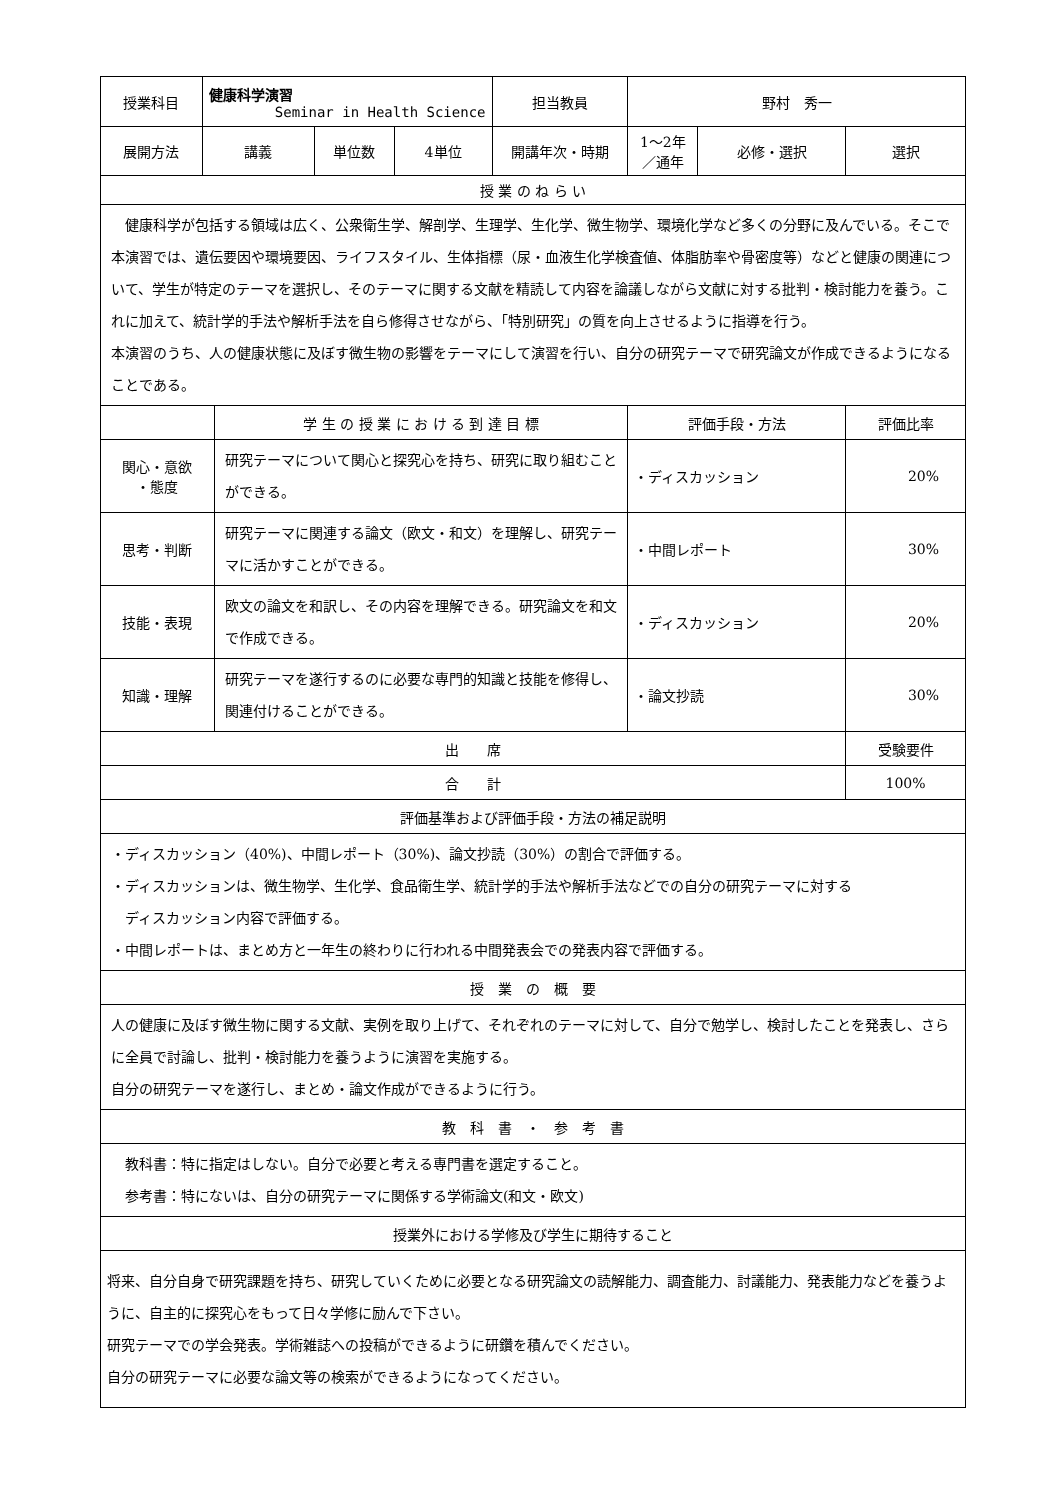| 授業科目 | 健康科学演習 Seminar in Health Science | | | | 担当教員 | 野村 秀一 | | |
| 展開方法 | 講義 | | 単位数 | 4単位 | 開講年次・時期 | 1～2年／通年 | 必修・選択 | 選択 |
| 授 業 の ね ら い | | | | | | | | |
| 健康科学が包括する領域は広く、公衆衛生学、解剖学、生理学、生化学、微生物学、環境化学など多くの分野に及んでいる。そこで本演習では、遺伝要因や環境要因、ライフスタイル、生体指標（尿・血液生化学検査値、体脂肪率や骨密度等）などと健康の関連について、学生が特定のテーマを選択し、そのテーマに関する文献を精読して内容を論議しながら文献に対する批判・検討能力を養う。これに加えて、統計学的手法や解析手法を自ら修得させながら、「特別研究」の質を向上させるように指導を行う。 本演習のうち、人の健康状態に及ぼす微生物の影響をテーマにして演習を行い、自分の研究テーマで研究論文が作成できるようになることである。 | | | | | | | | |
| | | 学 生 の 授 業 に お け る 到 達 目 標 | | | | 評価手段・方法 | | 評価比率 |
| 関心・意欲 ・態度 | | 研究テーマについて関心と探究心を持ち、研究に取り組むことができる。 | | | | ・ディスカッション | | 20% |
| 思考・判断 | | 研究テーマに関連する論文（欧文・和文）を理解し、研究テーマに活かすことができる。 | | | | ・中間レポート | | 30% |
| 技能・表現 | | 欧文の論文を和訳し、その内容を理解できる。研究論文を和文で作成できる。 | | | | ・ディスカッション | | 20% |
| 知識・理解 | | 研究テーマを遂行するのに必要な専門的知識と技能を修得し、関連付けることができる。 | | | | ・論文抄読 | | 30% |
| 出 席 | | | | | | | | 受験要件 |
| 合 計 | | | | | | | | 100% |
| 評価基準および評価手段・方法の補足説明 | | | | | | | | |
| ・ディスカッション（40%)、中間レポート（30%)、論文抄読（30%）の割合で評価する。 ・ディスカッションは、微生物学、生化学、食品衛生学、統計学的手法や解析手法などでの自分の研究テーマに対する ディスカッション内容で評価する。 ・中間レポートは、まとめ方と一年生の終わりに行われる中間発表会での発表内容で評価する。 | | | | | | | | |
| 授 業 の 概 要 | | | | | | | | |
| 人の健康に及ぼす微生物に関する文献、実例を取り上げて、それぞれのテーマに対して、自分で勉学し、検討したことを発表し、さらに全員で討論し、批判・検討能力を養うように演習を実施する。 自分の研究テーマを遂行し、まとめ・論文作成ができるように行う。 | | | | | | | | |
| 教 科 書 ・ 参 考 書 | | | | | | | | |
| 教科書：特に指定はしない。自分で必要と考える専門書を選定すること。 参考書：特にないは、自分の研究テーマに関係する学術論文(和文・欧文) | | | | | | | | |
| 授業外における学修及び学生に期待すること | | | | | | | | |
| 将来、自分自身で研究課題を持ち、研究していくために必要となる研究論文の読解能力、調査能力、討議能力、発表能力などを養うように、自主的に探究心をもって日々学修に励んで下さい。 研究テーマでの学会発表。学術雑誌への投稿ができるように研鑽を積んでください。 自分の研究テーマに必要な論文等の検索ができるようになってください。 | | | | | | | | |